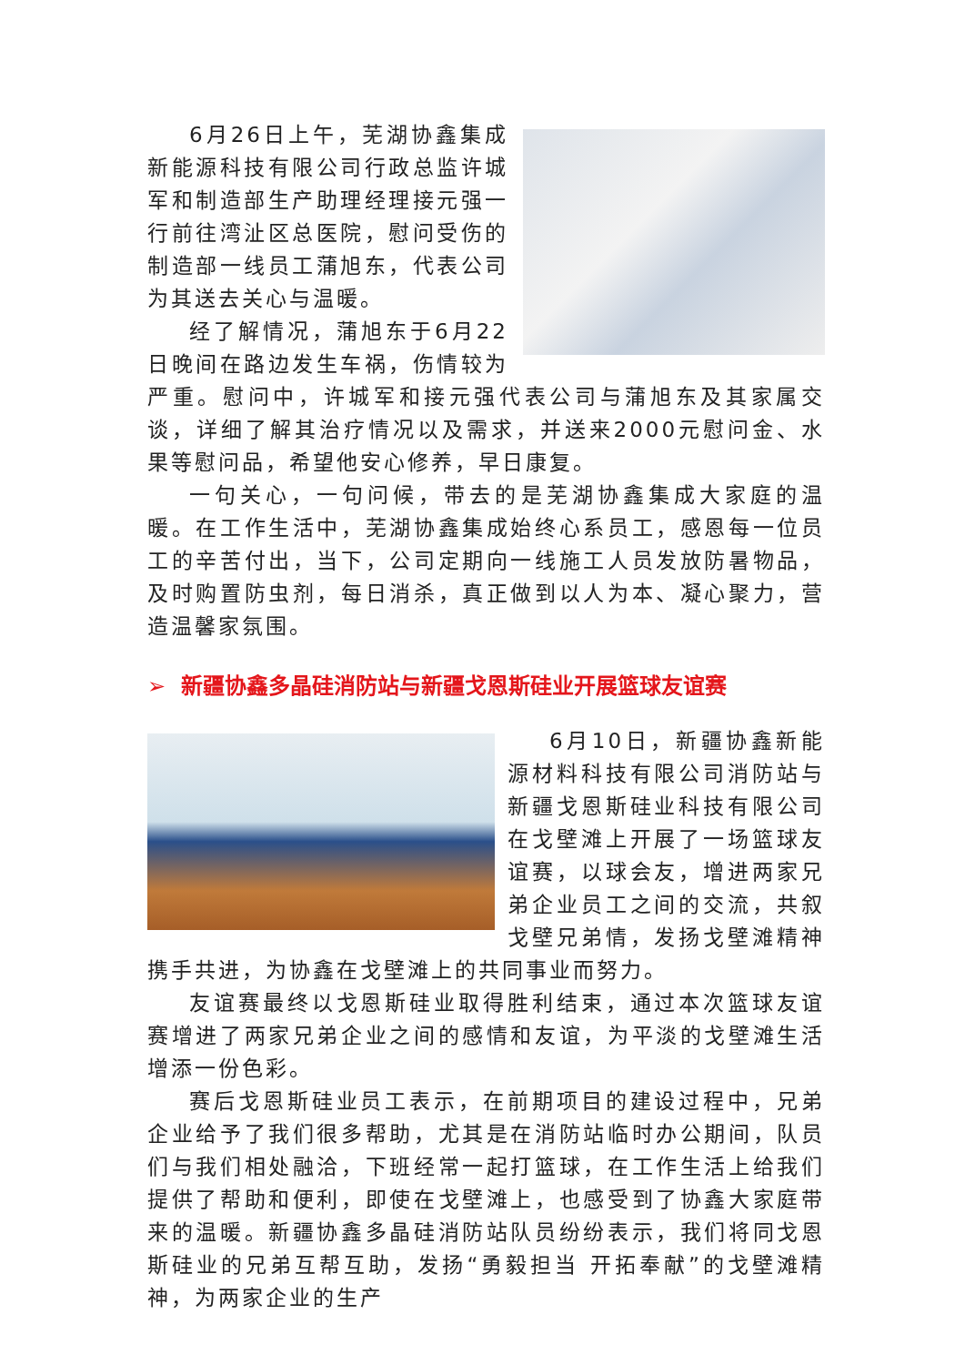6月26日上午，芜湖协鑫集成新能源科技有限公司行政总监许城军和制造部生产助理经理接元强一行前往湾沚区总医院，慰问受伤的制造部一线员工蒲旭东，代表公司为其送去关心与温暖。
经了解情况，蒲旭东于6月22日晚间在路边发生车祸，伤情较为严重。慰问中，许城军和接元强代表公司与蒲旭东及其家属交谈，详细了解其治疗情况以及需求，并送来2000元慰问金、水果等慰问品，希望他安心修养，早日康复。
一句关心，一句问候，带去的是芜湖协鑫集成大家庭的温暖。在工作生活中，芜湖协鑫集成始终心系员工，感恩每一位员工的辛苦付出，当下，公司定期向一线施工人员发放防暑物品，及时购置防虫剂，每日消杀，真正做到以人为本、凝心聚力，营造温馨家氛围。
➢ 新疆协鑫多晶硅消防站与新疆戈恩斯硅业开展篮球友谊赛
6月10日，新疆协鑫新能源材料科技有限公司消防站与新疆戈恩斯硅业科技有限公司在戈壁滩上开展了一场篮球友谊赛，以球会友，增进两家兄弟企业员工之间的交流，共叙戈壁兄弟情，发扬戈壁滩精神携手共进，为协鑫在戈壁滩上的共同事业而努力。
友谊赛最终以戈恩斯硅业取得胜利结束，通过本次篮球友谊赛增进了两家兄弟企业之间的感情和友谊，为平淡的戈壁滩生活增添一份色彩。
赛后戈恩斯硅业员工表示，在前期项目的建设过程中，兄弟企业给予了我们很多帮助，尤其是在消防站临时办公期间，队员们与我们相处融洽，下班经常一起打篮球，在工作生活上给我们提供了帮助和便利，即使在戈壁滩上，也感受到了协鑫大家庭带来的温暖。新疆协鑫多晶硅消防站队员纷纷表示，我们将同戈恩斯硅业的兄弟互帮互助，发扬“勇毅担当 开拓奉献”的戈壁滩精神，为两家企业的生产